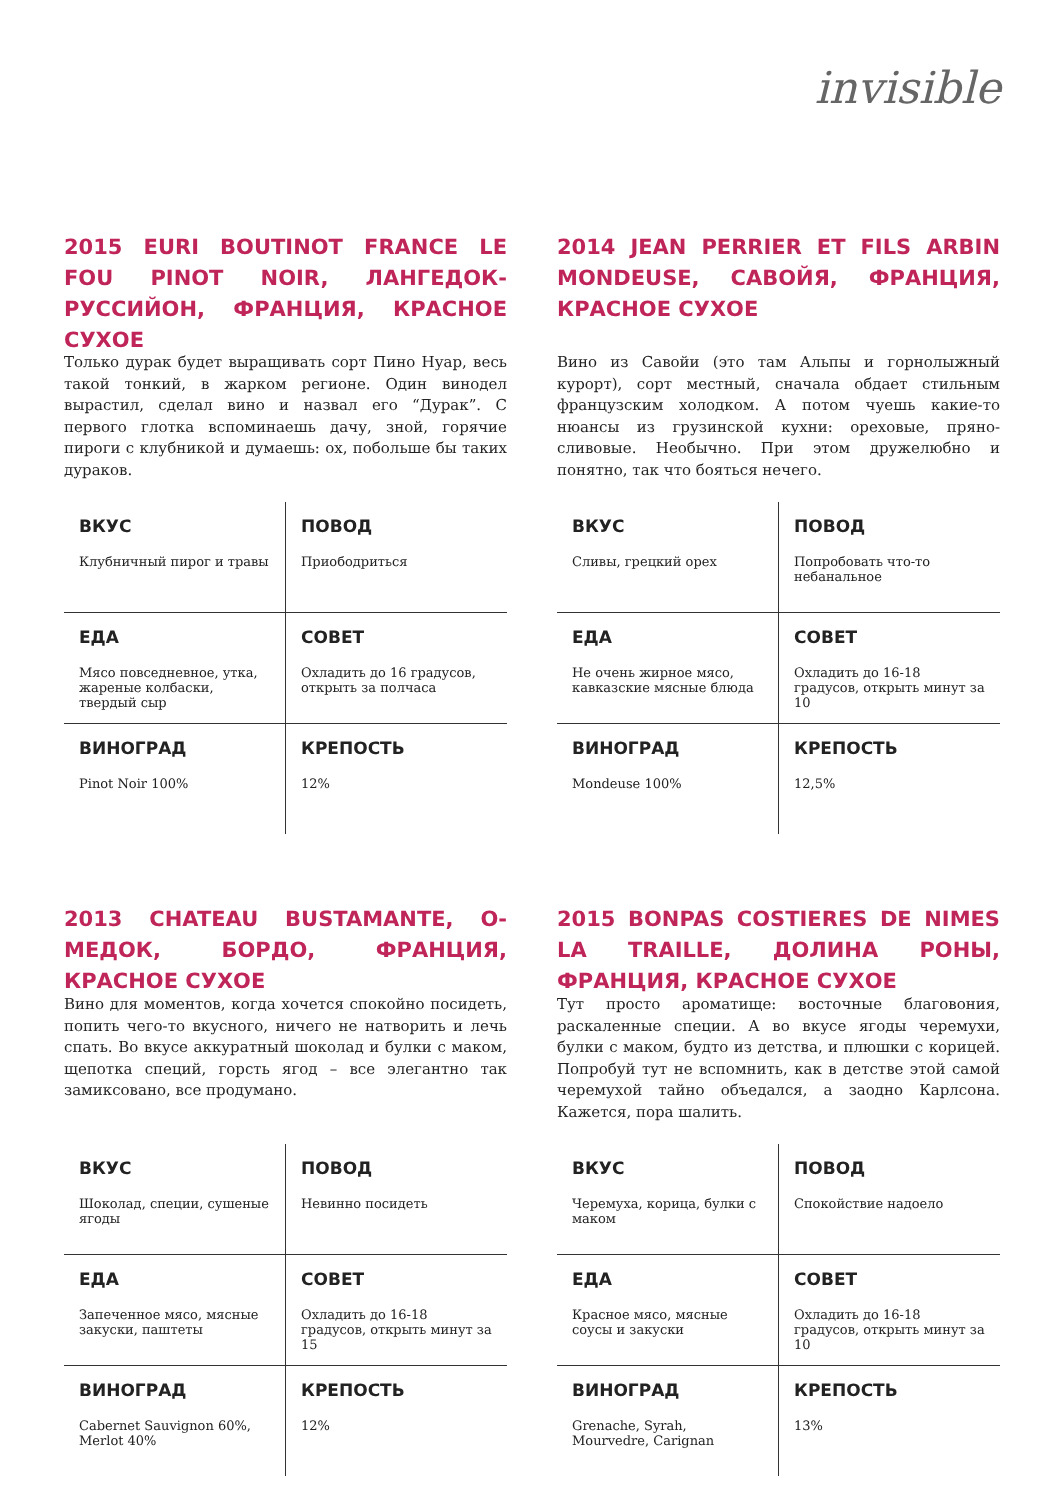invisible
2015 EURI BOUTINOT FRANCE LE FOU PINOT NOIR, ЛАНГЕДОК-РУССИЙОН, ФРАНЦИЯ, КРАСНОЕ СУХОЕ
Только дурак будет выращивать сорт Пино Нуар, весь такой тонкий, в жарком регионе. Один винодел вырастил, сделал вино и назвал его “Дурак”. С первого глотка вспоминаешь дачу, зной, горячие пироги с клубникой и думаешь: ох, побольше бы таких дураков.
| ВКУС Клубничный пирог и травы | ПОВОД Приободриться |
| ЕДА Мясо повседневное, утка, жареные колбаски, твердый сыр | СОВЕТ Охладить до 16 градусов, открыть за полчаса |
| ВИНОГРАД Pinot Noir 100% | КРЕПОСТЬ 12% |
2014 JEAN PERRIER ET FILS ARBIN MONDEUSE, САВОЙЯ, ФРАНЦИЯ, КРАСНОЕ СУХОЕ
Вино из Савойи (это там Альпы и горнолыжный курорт), сорт местный, сначала обдает стильным французским холодком. А потом чуешь какие-то нюансы из грузинской кухни: ореховые, пряно-сливовые. Необычно. При этом дружелюбно и понятно, так что бояться нечего.
| ВКУС Сливы, грецкий орех | ПОВОД Попробовать что-то небанальное |
| ЕДА Не очень жирное мясо, кавказские мясные блюда | СОВЕТ Охладить до 16-18 градусов, открыть минут за 10 |
| ВИНОГРАД Mondeuse 100% | КРЕПОСТЬ 12,5% |
2013 CHATEAU BUSTAMANTE, О-МЕДОК, БОРДО, ФРАНЦИЯ, КРАСНОЕ СУХОЕ
Вино для моментов, когда хочется спокойно посидеть, попить чего-то вкусного, ничего не натворить и лечь спать. Во вкусе аккуратный шоколад и булки с маком, щепотка специй, горсть ягод – все элегантно так замиксовано, все продумано.
| ВКУС Шоколад, специи, сушеные ягоды | ПОВОД Невинно посидеть |
| ЕДА Запеченное мясо, мясные закуски, паштеты | СОВЕТ Охладить до 16-18 градусов, открыть минут за 15 |
| ВИНОГРАД Cabernet Sauvignon 60%, Merlot 40% | КРЕПОСТЬ 12% |
2015 BONPAS COSTIERES DE NIMES LA TRAILLE, ДОЛИНА РОНЫ, ФРАНЦИЯ, КРАСНОЕ СУХОЕ
Тут просто ароматище: восточные благовония, раскаленные специи. А во вкусе ягоды черемухи, булки с маком, будто из детства, и плюшки с корицей. Попробуй тут не вспомнить, как в детстве этой самой черемухой тайно объедался, а заодно Карлсона. Кажется, пора шалить.
| ВКУС Черемуха, корица, булки с маком | ПОВОД Спокойствие надоело |
| ЕДА Красное мясо, мясные соусы и закуски | СОВЕТ Охладить до 16-18 градусов, открыть минут за 10 |
| ВИНОГРАД Grenache, Syrah, Mourvedre, Carignan | КРЕПОСТЬ 13% |